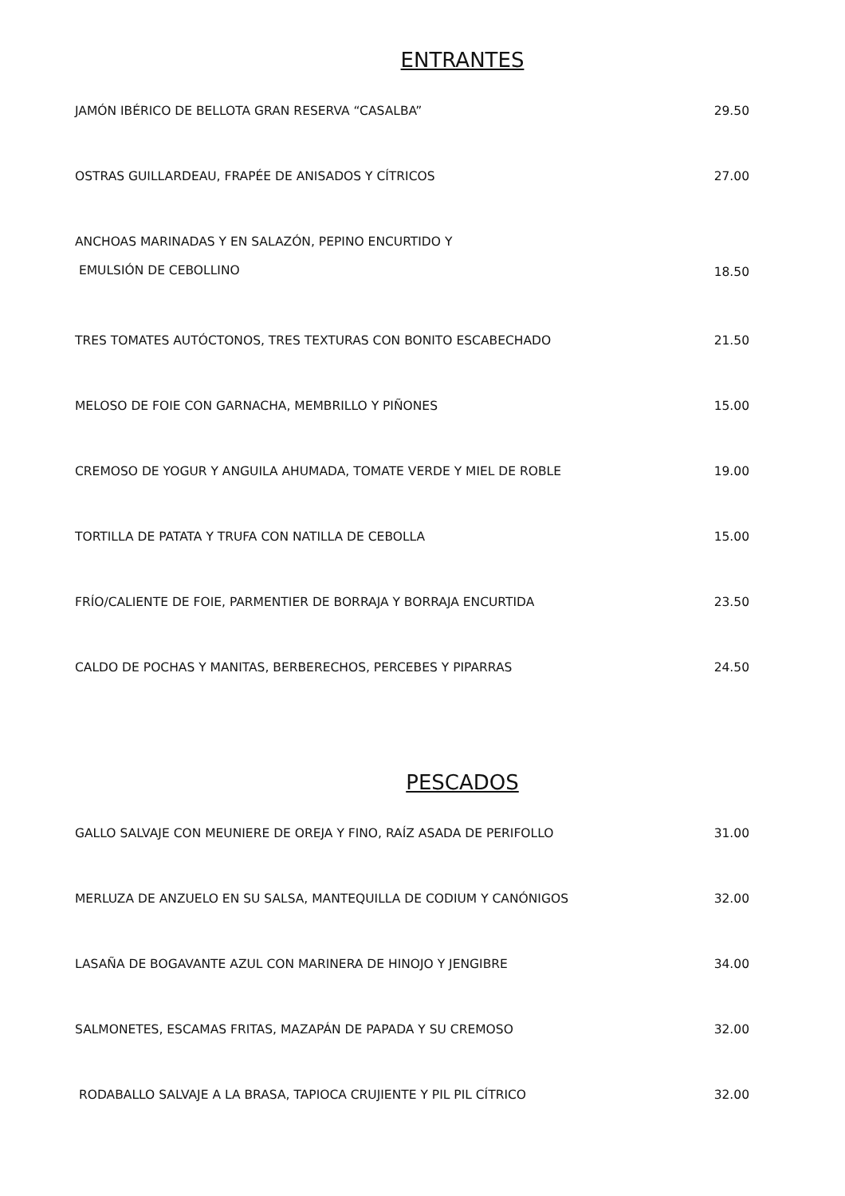ENTRANTES
JAMÓN IBÉRICO DE BELLOTA GRAN RESERVA “CASALBA” 29.50
OSTRAS GUILLARDEAU, FRAPÉE DE ANISADOS Y CÍTRICOS 27.00
ANCHOAS MARINADAS Y EN SALAZÓN, PEPINO ENCURTIDO Y
EMULSIÓN DE CEBOLLINO 18.50
TRES TOMATES AUTÓCTONOS, TRES TEXTURAS CON BONITO ESCABECHADO 21.50
MELOSO DE FOIE CON GARNACHA, MEMBRILLO Y PIÑONES 15.00
CREMOSO DE YOGUR Y ANGUILA AHUMADA, TOMATE VERDE Y MIEL DE ROBLE 19.00
TORTILLA DE PATATA Y TRUFA CON NATILLA DE CEBOLLA 15.00
FRÍO/CALIENTE DE FOIE, PARMENTIER DE BORRAJA Y BORRAJA ENCURTIDA 23.50
CALDO DE POCHAS Y MANITAS, BERBERECHOS, PERCEBES Y PIPARRAS 24.50
PESCADOS
GALLO SALVAJE CON MEUNIERE DE OREJA Y FINO, RAÍZ ASADA DE PERIFOLLO 31.00
MERLUZA DE ANZUELO EN SU SALSA, MANTEQUILLA DE CODIUM Y CANÓNIGOS 32.00
LASAÑA DE BOGAVANTE AZUL CON MARINERA DE HINOJO Y JENGIBRE 34.00
SALMONETES, ESCAMAS FRITAS, MAZAPÁN DE PAPADA Y SU CREMOSO 32.00
RODABALLO SALVAJE A LA BRASA, TAPIOCA CRUJIENTE Y PIL PIL CÍTRICO 32.00